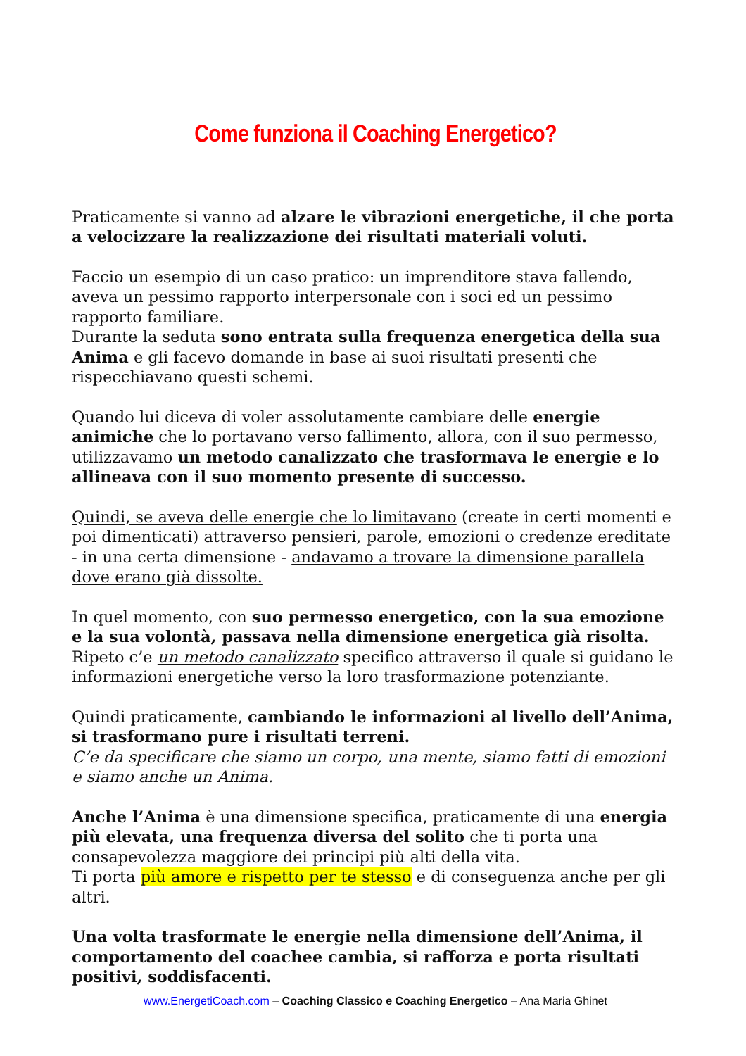Come funziona il Coaching Energetico?
Praticamente si vanno ad alzare le vibrazioni energetiche, il che porta a velocizzare la realizzazione dei risultati materiali voluti.
Faccio un esempio di un caso pratico: un imprenditore stava fallendo, aveva un pessimo rapporto interpersonale con i soci ed un pessimo rapporto familiare.
Durante la seduta sono entrata sulla frequenza energetica della sua Anima e gli facevo domande in base ai suoi risultati presenti che rispecchiavano questi schemi.
Quando lui diceva di voler assolutamente cambiare delle energie animiche che lo portavano verso fallimento, allora, con il suo permesso, utilizzavamo un metodo canalizzato che trasformava le energie e lo allineava con il suo momento presente di successo.
Quindi, se aveva delle energie che lo limitavano (create in certi momenti e poi dimenticati) attraverso pensieri, parole, emozioni o credenze ereditate - in una certa dimensione - andavamo a trovare la dimensione parallela dove erano già dissolte.
In quel momento, con suo permesso energetico, con la sua emozione e la sua volontà, passava nella dimensione energetica già risolta.
Ripeto c’e un metodo canalizzato specifico attraverso il quale si guidano le informazioni energetiche verso la loro trasformazione potenziante.
Quindi praticamente, cambiando le informazioni al livello dell’Anima, si trasformano pure i risultati terreni.
C’e da specificare che siamo un corpo, una mente, siamo fatti di emozioni e siamo anche un Anima.
Anche l’Anima è una dimensione specifica, praticamente di una energia più elevata, una frequenza diversa del solito che ti porta una consapevolezza maggiore dei principi più alti della vita.
Ti porta più amore e rispetto per te stesso e di conseguenza anche per gli altri.
Una volta trasformate le energie nella dimensione dell’Anima, il comportamento del coachee cambia, si rafforza e porta risultati positivi, soddisfacenti.
www.EnergetiCoach.com – Coaching Classico e Coaching Energetico – Ana Maria Ghinet